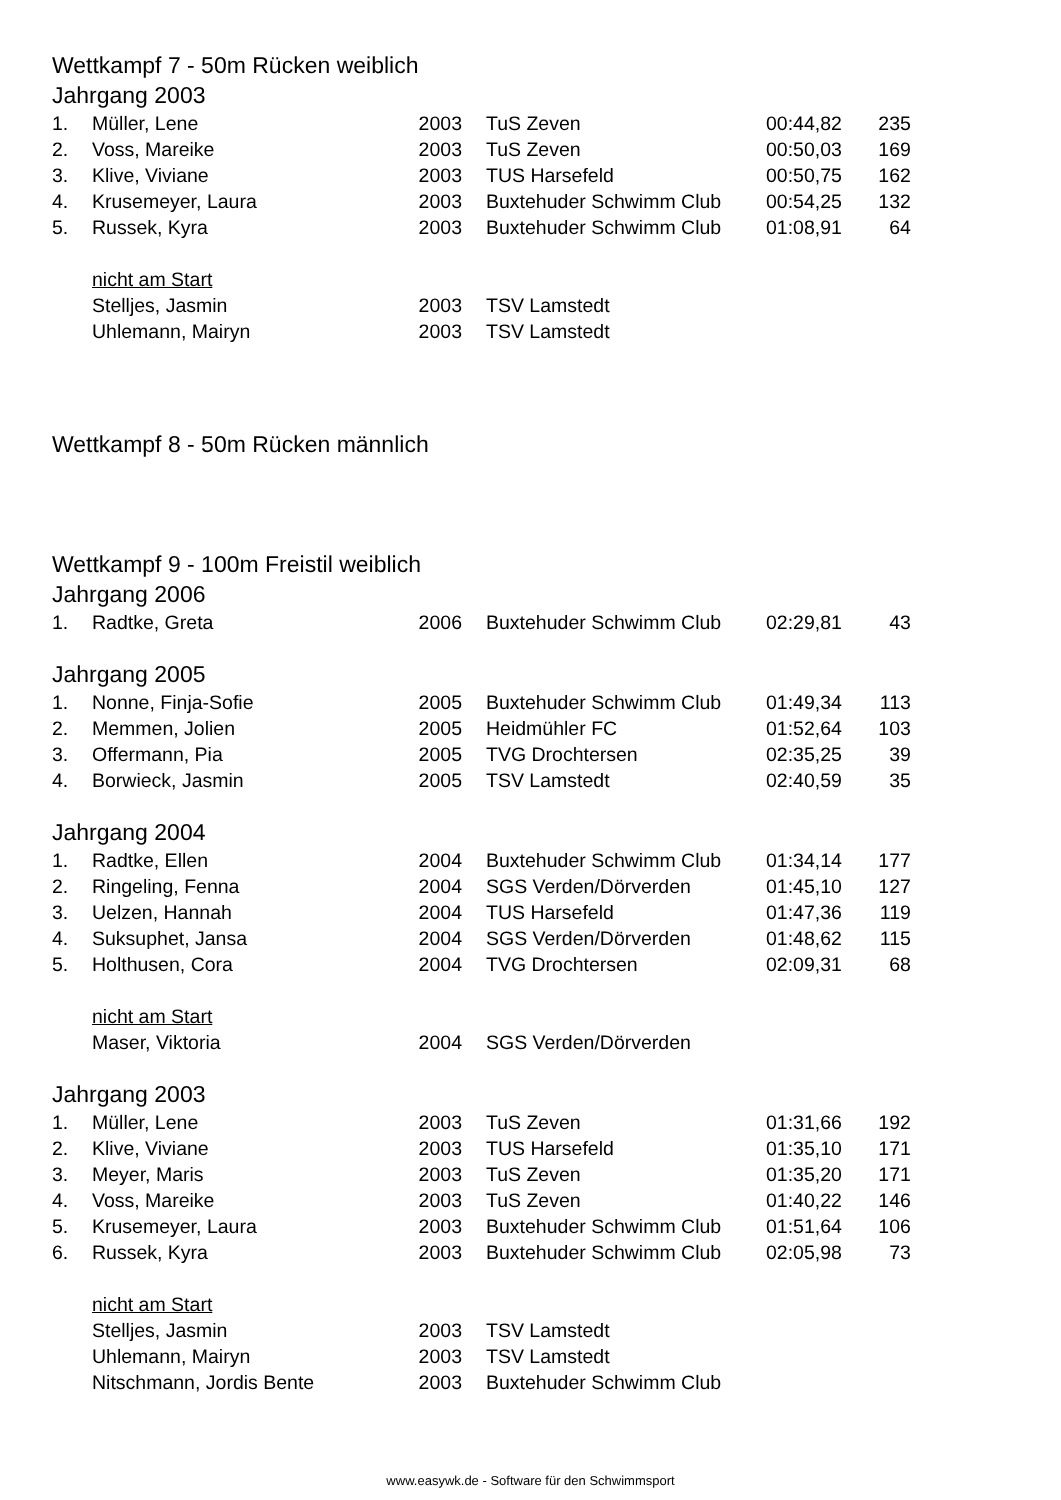Wettkampf 7 - 50m Rücken weiblich
Jahrgang 2003
| 1. | Müller, Lene | 2003 | TuS Zeven | 00:44,82 | 235 |
| 2. | Voss, Mareike | 2003 | TuS Zeven | 00:50,03 | 169 |
| 3. | Klive, Viviane | 2003 | TUS Harsefeld | 00:50,75 | 162 |
| 4. | Krusemeyer, Laura | 2003 | Buxtehuder Schwimm Club | 00:54,25 | 132 |
| 5. | Russek, Kyra | 2003 | Buxtehuder Schwimm Club | 01:08,91 | 64 |
| | nicht am Start | | | | |
| | Stelljes, Jasmin | 2003 | TSV Lamstedt | | |
| | Uhlemann, Mairyn | 2003 | TSV Lamstedt | | |
Wettkampf 8 - 50m Rücken männlich
Wettkampf 9 - 100m Freistil weiblich
Jahrgang 2006
| 1. | Radtke, Greta | 2006 | Buxtehuder Schwimm Club | 02:29,81 | 43 |
Jahrgang 2005
| 1. | Nonne, Finja-Sofie | 2005 | Buxtehuder Schwimm Club | 01:49,34 | 113 |
| 2. | Memmen, Jolien | 2005 | Heidmühler FC | 01:52,64 | 103 |
| 3. | Offermann, Pia | 2005 | TVG Drochtersen | 02:35,25 | 39 |
| 4. | Borwieck, Jasmin | 2005 | TSV Lamstedt | 02:40,59 | 35 |
Jahrgang 2004
| 1. | Radtke, Ellen | 2004 | Buxtehuder Schwimm Club | 01:34,14 | 177 |
| 2. | Ringeling, Fenna | 2004 | SGS Verden/Dörverden | 01:45,10 | 127 |
| 3. | Uelzen, Hannah | 2004 | TUS Harsefeld | 01:47,36 | 119 |
| 4. | Suksuphet, Jansa | 2004 | SGS Verden/Dörverden | 01:48,62 | 115 |
| 5. | Holthusen, Cora | 2004 | TVG Drochtersen | 02:09,31 | 68 |
| | nicht am Start | | | | |
| | Maser, Viktoria | 2004 | SGS Verden/Dörverden | | |
Jahrgang 2003
| 1. | Müller, Lene | 2003 | TuS Zeven | 01:31,66 | 192 |
| 2. | Klive, Viviane | 2003 | TUS Harsefeld | 01:35,10 | 171 |
| 3. | Meyer, Maris | 2003 | TuS Zeven | 01:35,20 | 171 |
| 4. | Voss, Mareike | 2003 | TuS Zeven | 01:40,22 | 146 |
| 5. | Krusemeyer, Laura | 2003 | Buxtehuder Schwimm Club | 01:51,64 | 106 |
| 6. | Russek, Kyra | 2003 | Buxtehuder Schwimm Club | 02:05,98 | 73 |
| | nicht am Start | | | | |
| | Stelljes, Jasmin | 2003 | TSV Lamstedt | | |
| | Uhlemann, Mairyn | 2003 | TSV Lamstedt | | |
| | Nitschmann, Jordis Bente | 2003 | Buxtehuder Schwimm Club | | |
www.easywk.de - Software für den Schwimmsport